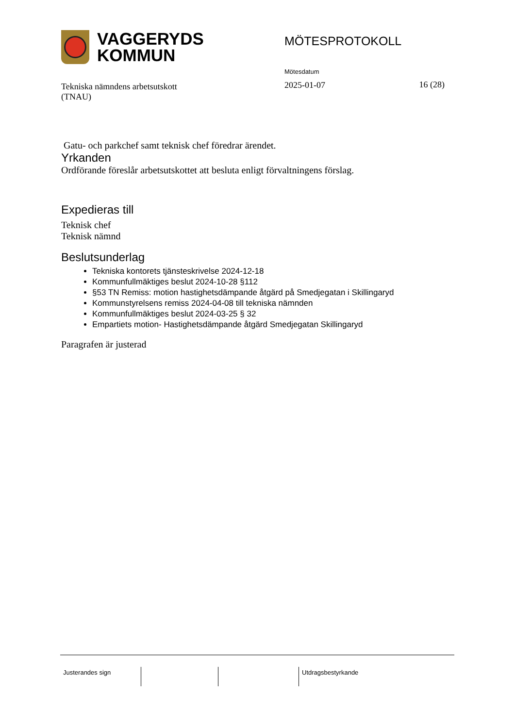VAGGERYDS
KOMMUN
MÖTESPROTOKOLL
Tekniska nämndens arbetsutskott
(TNAU)
Mötesdatum
2025-01-07
16 (28)
Gatu- och parkchef samt teknisk chef föredrar ärendet.
Yrkanden
Ordförande föreslår arbetsutskottet att besluta enligt förvaltningens förslag.
Expedieras till
Teknisk chef
Teknisk nämnd
Beslutsunderlag
Tekniska kontorets tjänsteskrivelse 2024-12-18
Kommunfullmäktiges beslut 2024-10-28 §112
§53 TN Remiss: motion hastighetsdämpande åtgärd på Smedjegatan i Skillingaryd
Kommunstyrelsens remiss 2024-04-08 till tekniska nämnden
Kommunfullmäktiges beslut 2024-03-25 § 32
Empartiets motion- Hastighetsdämpande åtgärd Smedjegatan Skillingaryd
Paragrafen är justerad
Justerandes sign Utdragsbestyrkande